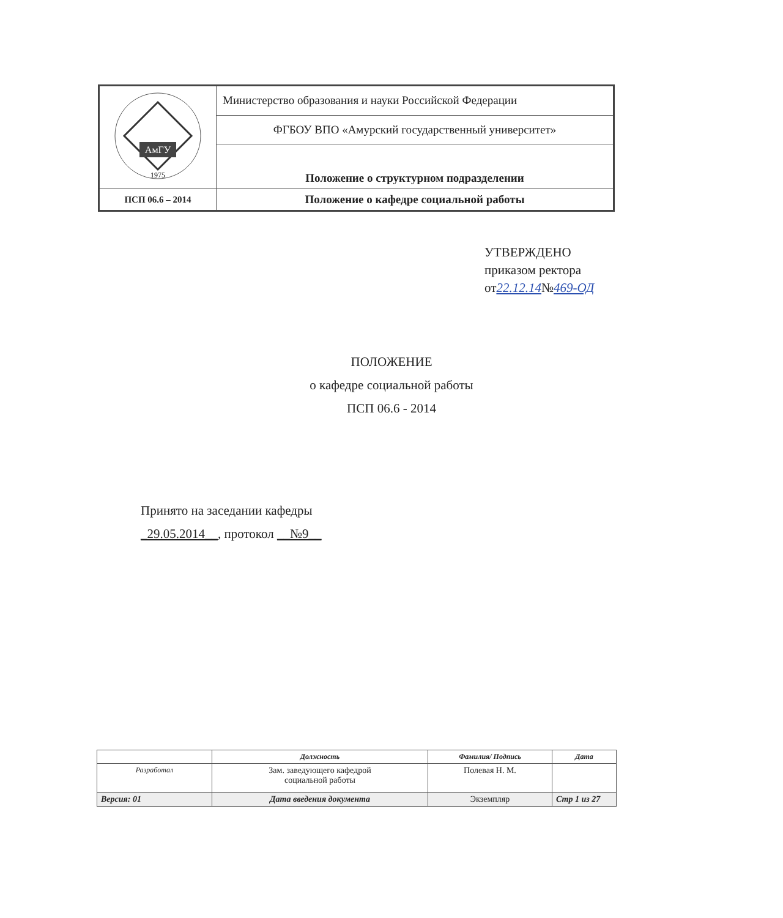| АмГУ 1975 | Министерство образования и науки Российской Федерации |
| | ФГБОУ ВПО «Амурский государственный университет» |
| | Положение о структурном подразделении |
| ПСП 06.6 – 2014 | Положение о кафедре социальной работы |
УТВЕРЖДЕНО
приказом ректора
от22.12.14№469-ОД
ПОЛОЖЕНИЕ
о кафедре социальной работы
ПСП 06.6 - 2014
Принято на заседании кафедры
_29.05.2014__, протокол __№9__
| | Должность | Фамилия/ Подпись | Дата |
| --- | --- | --- | --- |
| Разработал | Зам. заведующего кафедрой социальной работы | Полевая Н. М. | |
| Версия: 01 | Дата введения документа | Экземпляр | Стр 1 из 27 |